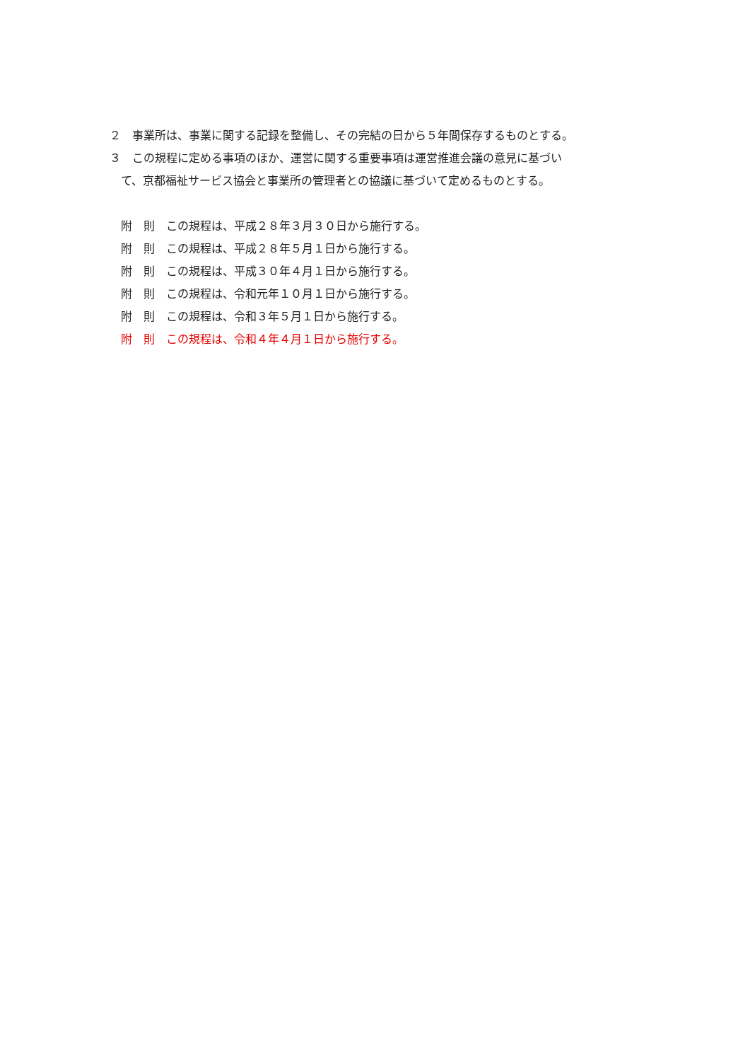２　事業所は、事業に関する記録を整備し、その完結の日から５年間保存するものとする。
３　この規程に定める事項のほか、運営に関する重要事項は運営推進会議の意見に基づい
て、京都福祉サービス協会と事業所の管理者との協議に基づいて定めるものとする。
附　則　この規程は、平成２８年３月３０日から施行する。
附　則　この規程は、平成２８年５月１日から施行する。
附　則　この規程は、平成３０年４月１日から施行する。
附　則　この規程は、令和元年１０月１日から施行する。
附　則　この規程は、令和３年５月１日から施行する。
附　則　この規程は、令和４年４月１日から施行する。